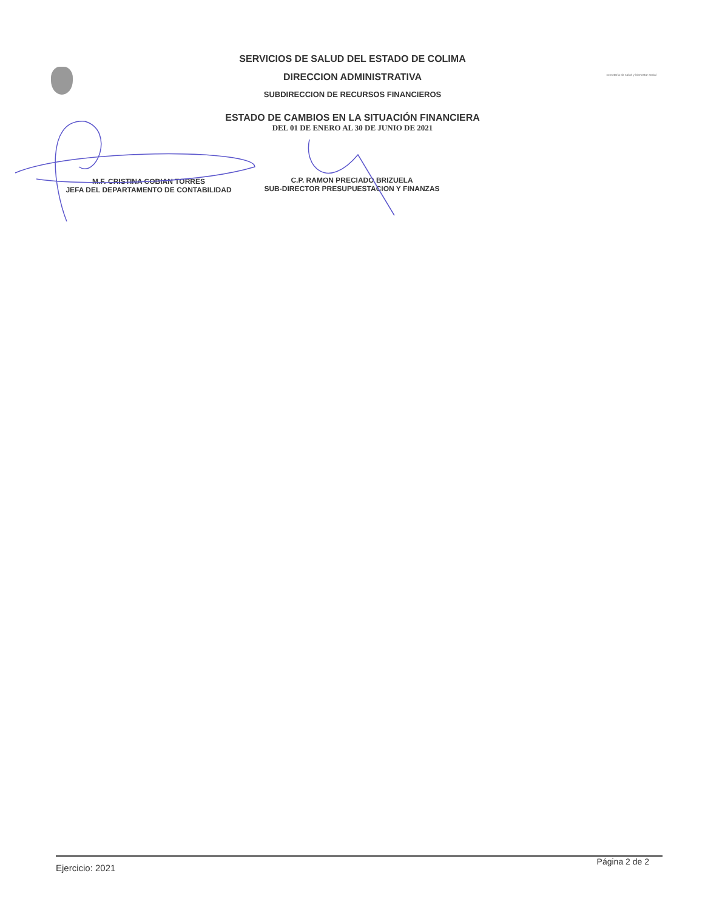secretaría de salud y bienestar social
SERVICIOS DE SALUD DEL ESTADO DE COLIMA
DIRECCION ADMINISTRATIVA
SUBDIRECCION DE RECURSOS FINANCIEROS
ESTADO DE CAMBIOS EN LA SITUACIÓN FINANCIERA
DEL 01 DE ENERO AL 30 DE JUNIO DE 2021
M.F. CRISTINA COBIAN TORRES
JEFA DEL DEPARTAMENTO DE CONTABILIDAD
C.P. RAMON PRECIADO BRIZUELA
SUB-DIRECTOR PRESUPUESTACION Y FINANZAS
Ejercicio: 2021
Página 2 de 2